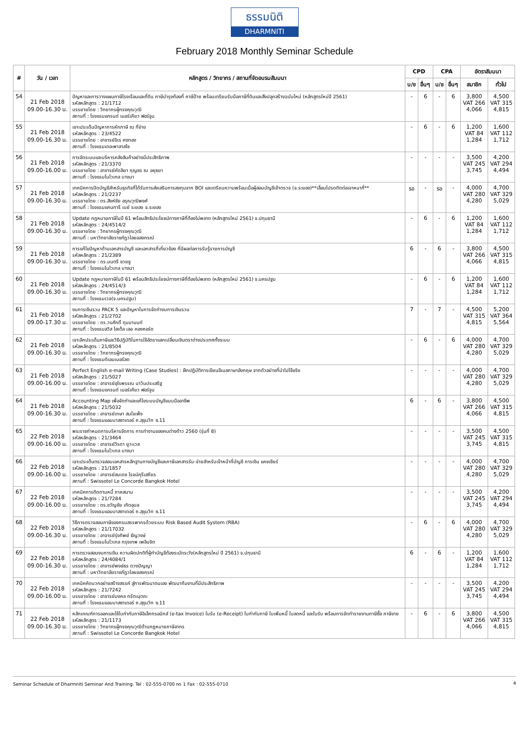ธรรมนิติ
DHARMNITI
February 2018 Monthly Seminar Schedule
| # | วัน / เวลา | หลักสูตร / วิทยากร / สถานที่จัดอบรมสัมมนา | CPD | | CPA | | อัตราสัมมนา | |
| --- | --- | --- | --- | --- | --- | --- | --- | --- |
| | | | บ/ช | อื่นๆ | บ/ช | อื่นๆ | สมาชิก | ทั่วไป |
| 54 | 21 Feb 2018 09.00-16.30 น. | ปัญหาและการวางแผนภาษีโรงเรือนและที่ดิน ภาษีบำรุงท้องที่ ภาษีป้าย พร้อมเตรียมรับมือภาษีที่ดินและสิ่งปลูกสร้างฉบับใหม่ (หลักสูตรใหม่ปี 2561) รหัสหลักสูตร : 21/1712 บรรยายโดย : วิทยากรผู้ทรงคุณวุฒิ สถานที่ : โรงแรมแกรนด์ เมอร์เคียว ฟอร์จูน | - | 6 | - | 6 | 3,800 VAT 266 4,066 | 4,500 VAT 315 4,815 |
| 55 | 21 Feb 2018 09.00-16.30 น. | เจาะประเด็นปัญหาการหักภาษี ณ ที่จ่าย รหัสหลักสูตร : 23/4522 บรรยายโดย : อาจารย์จิเร คงทอง สถานที่ : โรงแรมเดอะพาลาสโซ | - | 6 | - | 6 | 1,200 VAT 84 1,284 | 1,600 VAT 112 1,712 |
| 56 | 21 Feb 2018 09.00-16.00 น. | การจัดระบบและบริหารคลังสินค้าอย่างมีประสิทธิภาพ รหัสหลักสูตร : 21/3370 บรรยายโดย : อาจารย์คัดลิยา กุญชร ณ อยุธยา สถานที่ : โรงแรมโนโวเทล บางนา | - | - | - | - | 3,500 VAT 245 3,745 | 4,200 VAT 294 4,494 |
| 57 | 21 Feb 2018 09.00-16.30 น. | เทคนิคการปิดบัญชีสำหรับธุรกิจที่ได้รับการส่งเสริมการลงทุนจาก BOI และเตรียมความพร้อมเมื่อผู้สอบบัญชีเข้าตรวจ (จ.ระยอง)**เลื่อนโปรดติดต่อเจาหนาที่** รหัสหลักสูตร : 21/2237 บรรยายโดย : ดร.สิงห์ชัย อรุณวุฒิพงศ์ สถานที่ : โรงแรมแคนทารี เบย์ ระยอง จ.ระยอง | รอ | - | รอ | - | 4,000 VAT 280 4,280 | 4,700 VAT 329 5,029 |
| 58 | 21 Feb 2018 09.00-16.30 น. | Update กฎหมายภาษีในปี 61 พร้อมสิทธิประโยชน์ทางภาษีที่ต้องไม่พลาด (หลักสูตรใหม่ 2561) จ.ปทุมธานี รหัสหลักสูตร : 24/4514/2 บรรยายโดย : วิทยากรผู้ทรงคุณวุฒิ สถานที่ : มหาวิทยาลัยราชภัฏวไลยอลงกรณ์ | - | 6 | - | 6 | 1,200 VAT 84 1,284 | 1,600 VAT 112 1,712 |
| 59 | 21 Feb 2018 09.00-16.30 น. | การแก้ไขปัญหาด้านเอกสารบัญชี และเอกสารที่เกี่ยวข้อง ที่มีผลต่อการรับรู้รายการบัญชี รหัสหลักสูตร : 21/2389 บรรยายโดย : ดร.มนตรี ชวยชู สถานที่ : โรงแรมโนโวเทล บางนา | 6 | - | 6 | - | 3,800 VAT 266 4,066 | 4,500 VAT 315 4,815 |
| 60 | 21 Feb 2018 09.00-16.30 น. | Update กฎหมายภาษีในปี 61 พร้อมสิทธิประโยชน์ทางภาษีที่ต้องไม่พลาด (หลักสูตรใหม่ 2561) จ.นครปฐม รหัสหลักสูตร : 24/4514/3 บรรยายโดย : วิทยากรผู้ทรงคุณวุฒิ สถานที่ : โรงแรมเวล(จ.นครปฐม) | - | 6 | - | 6 | 1,200 VAT 84 1,284 | 1,600 VAT 112 1,712 |
| 61 | 21 Feb 2018 09.00-17.30 น. | งบการเงินรวม PACK 5 และปัญหาในการจัดทำงบการเงินรวม รหัสหลักสูตร : 21/2702 บรรยายโดย : ดร.วรศักดิ์ ทุมมานนท์ สถานที่ : โรงแรมสวิส โฮเต็ล เลอ คองคอร์ด | 7 | - | 7 | - | 4,500 VAT 315 4,815 | 5,200 VAT 364 5,564 |
| 62 | 21 Feb 2018 09.00-16.30 น. | เจาะลึกประเด็นภาษีและวิธีปฏิบัติในการใช้อัตราแลกเปลี่ยนเงินตราต่างประเทศทั้งระบบ รหัสหลักสูตร : 21/8504 บรรยายโดย : วิทยากรผู้ทรงคุณวุฒิ สถานที่ : โรงแรมดิเอมเมอรัลด | - | 6 | - | 6 | 4,000 VAT 280 4,280 | 4,700 VAT 329 5,029 |
| 63 | 21 Feb 2018 09.00-16.00 น. | Perfect English e-mail Writing (Case Studies) : ฝึกปฏิบัติการเขียนอีเมลภาษาอังกฤษ จากตัวอย่างที่นำไปใช้จริง รหัสหลักสูตร : 21/5027 บรรยายโดย : อาจารย์อุไรพรรณ นาวินประเสริฐ สถานที่ : โรงแรมแกรนด์ เมอร์เคียว ฟอร์จูน | - | - | - | - | 4,000 VAT 280 4,280 | 4,700 VAT 329 5,029 |
| 64 | 21 Feb 2018 09.00-16.30 น. | Accounting Map เพื่อจัดทำและแก้ไขระบบบัญชีแบบมืออาชีพ รหัสหลักสูตร : 21/5032 บรรยายโดย : อาจารย์เกษา สมใจเพ็ง สถานที่ : โรงแรมแอมบาสซาเดอร์ ถ.สุขุมวิท ซ.11 | 6 | - | 6 | - | 3,800 VAT 266 4,066 | 4,500 VAT 315 4,815 |
| 65 | 22 Feb 2018 09.00-16.00 น. | พระราชกำหนดการบริหารจัดการ การทำงานของคนต่างด้าว 2560 (รุ่นที่ 8) รหัสหลักสูตร : 21/3464 บรรยายโดย : อาจารย์วิรดา ยูวะเวส สถานที่ : โรงแรมโนโวเทล บางนา | - | - | - | - | 3,500 VAT 245 3,745 | 4,500 VAT 315 4,815 |
| 66 | 22 Feb 2018 09.00-16.00 น. | เจาะประเด็นตรวจสอบเอกสารหลักฐานทางบัญชีและภาษีเอกสารรับ-จ่ายสำหรับเจ้าหน้าที่บัญชี การเงิน แคชเชียร์ รหัสหลักสูตร : 21/1857 บรรยายโดย : อาจารย์สมเดช โรจน์คุรีเสถียร สถานที่ : Swissotel Le Concorde Bangkok Hotel | - | - | - | - | 4,000 VAT 280 4,280 | 4,700 VAT 329 5,029 |
| 67 | 22 Feb 2018 09.00-16.00 น. | เทคนิคการติดตามหนี้ ภาคสนาม รหัสหลักสูตร : 21/7284 บรรยายโดย : ดร.ขวัญชัย เกิดอุบล สถานที่ : โรงแรมแอมบาสซาเดอร์ ถ.สุขุมวิท ซ.11 | - | - | - | - | 3,500 VAT 245 3,745 | 4,200 VAT 294 4,494 |
| 68 | 22 Feb 2018 09.00-16.30 น. | วิธีการตรวจสอบภาษีของกรมสรรพากรด้วยระบบ Risk Based Audit System (RBA) รหัสหลักสูตร : 21/17032 บรรยายโดย : อาจารย์รุ่งทิพย์ ธัญวงษ์ สถานที่ : โรงแรมโนโวเทล กรุงเทพ เพลินจิต | - | 6 | - | 6 | 4,000 VAT 280 4,280 | 4,700 VAT 329 5,029 |
| 69 | 22 Feb 2018 09.00-16.30 น. | การตรวจสอบงบการเงิน ความผิดปกติที่ผู้ทำบัญชีต้องระมัดระวัง(หลักสูตรใหม่ ปี 2561) จ.ปทุมธานี รหัสหลักสูตร : 24/4084/1 บรรยายโดย : อาจารย์พงษ์ธร ดวงปัญญา สถานที่ : มหาวิทยาลัยราชภัฏวไลยอลงกรณ์ | 6 | - | 6 | - | 1,200 VAT 84 1,284 | 1,600 VAT 112 1,712 |
| 70 | 22 Feb 2018 09.00-16.00 น. | เทคนิคคิดบวกอย่างสร้างสรรค์ สู่การพัฒนาตนเอง พัฒนาทีมงานที่มีประสิทธิภาพ รหัสหลักสูตร : 21/7242 บรรยายโดย : อาจารย์มงคล กรัตะนุตถะ สถานที่ : โรงแรมแอมบาสซาเดอร์ ถ.สุขุมวิท ซ.11 | - | - | - | - | 3,500 VAT 245 3,745 | 4,200 VAT 294 4,494 |
| 71 | 22 Feb 2018 09.00-16.30 น. | หลักเกณฑ์การออกและใช้ใบกำกับภาษีอิเล็กทรอนิกส์ (e-tax Invoice) ใบรับ (e-Receipt) ใบกำกับภาษี ใบเพิ่มหนี้ ใบลดหนี้ และใบรับ พร้อมการจัดทำรายงานภาษีซื้อ ภาษีขาย รหัสหลักสูตร : 21/1173 บรรยายโดย : วิทยากรผู้ทรงคุณวุฒิด้านกฎหมายภาษีอากร สถานที่ : Swissotel Le Concorde Bangkok Hotel | - | 6 | - | 6 | 3,800 VAT 266 4,066 | 4,500 VAT 315 4,815 |
Seminar Schedule of Dharmniti Seminar And Training. Tel : 02-555-0700 กด 1 Fax : 02-555-0710 4